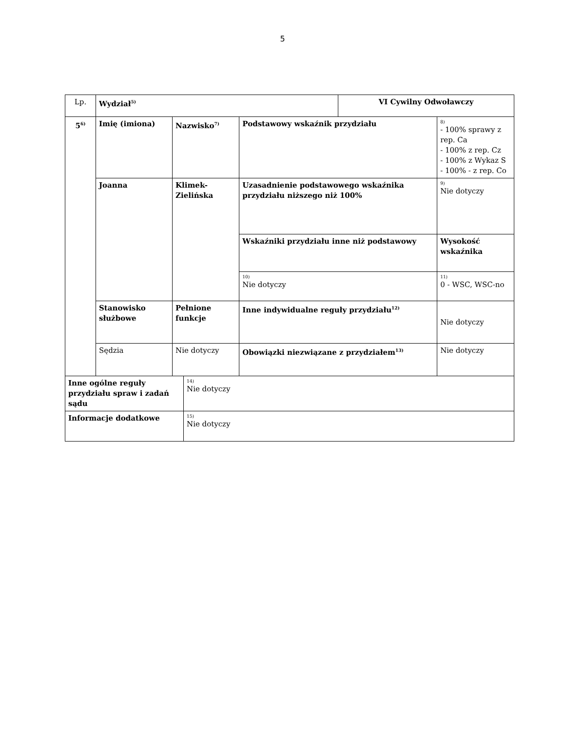5
| Lp. | Wydział<sup>5)</sup> | | | VI Cywilny Odwoławczy | |
| 5<sup>6)</sup> | Imię (imiona) | Nazwisko<sup>7)</sup> | Podstawowy wskaźnik przydziału | | 8) - 100% sprawy z rep. Ca - 100% z rep. Cz - 100% z Wykaz S - 100% - z rep. Co |
| | Joanna | Klimek- Zielińska | Uzasadnienie podstawowego wskaźnika przydziału niższego niż 100% | | 9) Nie dotyczy |
| | | | Wskaźniki przydziału inne niż podstawowy | | Wysokość wskaźnika |
| | | | 10) Nie dotyczy | | 11) 0 - WSC, WSC-no |
| | Stanowisko służbowe | Pełnione funkcje | Inne indywidualne reguły przydziału<sup>12)</sup> | | Nie dotyczy |
| | Sędzia | Nie dotyczy | Obowiązki niezwiązane z przydziałem<sup>13)</sup> | | Nie dotyczy |
| Inne ogólne reguły przydziału spraw i zadań sądu | 14) Nie dotyczy |
| Informacje dodatkowe | 15) Nie dotyczy |